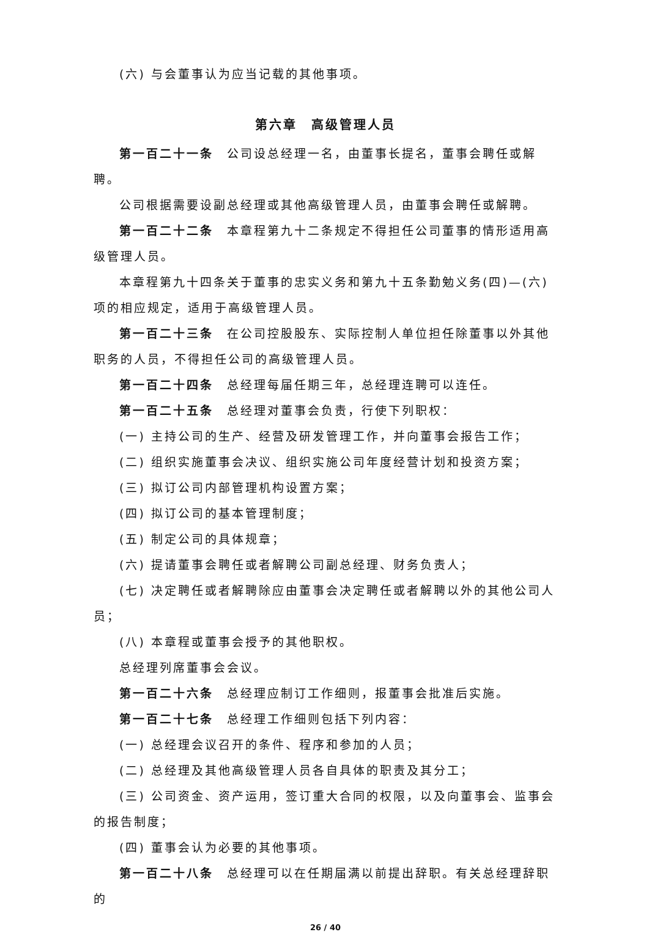(六) 与会董事认为应当记载的其他事项。
第六章　高级管理人员
第一百二十一条　公司设总经理一名，由董事长提名，董事会聘任或解聘。
公司根据需要设副总经理或其他高级管理人员，由董事会聘任或解聘。
第一百二十二条　本章程第九十二条规定不得担任公司董事的情形适用高级管理人员。
本章程第九十四条关于董事的忠实义务和第九十五条勤勉义务(四)—(六)项的相应规定，适用于高级管理人员。
第一百二十三条　在公司控股股东、实际控制人单位担任除董事以外其他职务的人员，不得担任公司的高级管理人员。
第一百二十四条　总经理每届任期三年，总经理连聘可以连任。
第一百二十五条　总经理对董事会负责，行使下列职权：
(一) 主持公司的生产、经营及研发管理工作，并向董事会报告工作；
(二) 组织实施董事会决议、组织实施公司年度经营计划和投资方案；
(三) 拟订公司内部管理机构设置方案；
(四) 拟订公司的基本管理制度；
(五) 制定公司的具体规章；
(六) 提请董事会聘任或者解聘公司副总经理、财务负责人；
(七) 决定聘任或者解聘除应由董事会决定聘任或者解聘以外的其他公司人员；
(八) 本章程或董事会授予的其他职权。
总经理列席董事会会议。
第一百二十六条　总经理应制订工作细则，报董事会批准后实施。
第一百二十七条　总经理工作细则包括下列内容：
(一) 总经理会议召开的条件、程序和参加的人员；
(二) 总经理及其他高级管理人员各自具体的职责及其分工；
(三) 公司资金、资产运用，签订重大合同的权限，以及向董事会、监事会的报告制度；
(四) 董事会认为必要的其他事项。
第一百二十八条　总经理可以在任期届满以前提出辞职。有关总经理辞职的
26 / 40